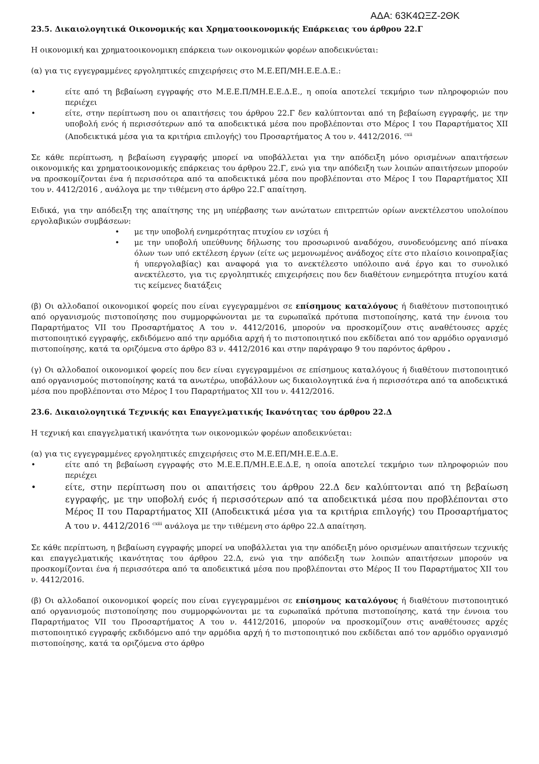ΑΔΑ: 63Κ4ΩΞΖ-2ΘΚ
23.5. Δικαιολογητικά Οικονομικής και Χρηματοοικονομικής Επάρκειας του άρθρου 22.Γ
Η οικονομική και χρηματοοικονομικη επάρκεια των οικονομικών φορέων αποδεικνύεται:
(α) για τις εγγεγραμμένες εργοληπτικές επιχειρήσεις στο Μ.Ε.ΕΠ/ΜΗ.Ε.Ε.Δ.Ε.:
• είτε από τη βεβαίωση εγγραφής στο Μ.Ε.Ε.Π/ΜΗ.Ε.Ε.Δ.Ε., η οποία αποτελεί τεκμήριο των πληροφοριών που περιέχει
• είτε, στην περίπτωση που οι απαιτήσεις του άρθρου 22.Γ δεν καλύπτονται από τη βεβαίωση εγγραφής, με την υποβολή ενός ή περισσότερων από τα αποδεικτικά μέσα που προβλέπονται στο Μέρος Ι του Παραρτήματος XII (Αποδεικτικά μέσα για τα κριτήρια επιλογής) του Προσαρτήματος Α του ν. 4412/2016. <sup>cxii</sup>
Σε κάθε περίπτωση, η βεβαίωση εγγραφής μπορεί να υποβάλλεται για την απόδειξη μόνο ορισμένων απαιτήσεων οικονομικής και χρηματοοικονομικής επάρκειας του άρθρου 22.Γ, ενώ για την απόδειξη των λοιπών απαιτήσεων μπορούν να προσκομίζονται ένα ή περισσότερα από τα αποδεικτικά μέσα που προβλέπονται στο Μέρος Ι του Παραρτήματος XII του ν. 4412/2016 , ανάλογα με την τιθέμενη στο άρθρο 22.Γ απαίτηση.
Ειδικά, για την απόδειξη της απαίτησης της μη υπέρβασης των ανώτατων επιτρεπτών ορίων ανεκτέλεστου υπολοίπου εργολαβικών συμβάσεων:
• με την υποβολή ενημερότητας πτυχίου εν ισχύει ή
• με την υποβολή υπεύθυνης δήλωσης του προσωρινού αναδόχου, συνοδευόμενης από πίνακα όλων των υπό εκτέλεση έργων (είτε ως μεμονωμένος ανάδοχος είτε στο πλαίσιο κοινοπραξίας ή υπεργολαβίας) και αναφορά για το ανεκτέλεστο υπόλοιπο ανά έργο και το συνολικό ανεκτέλεστο, για τις εργοληπτικές επιχειρήσεις που δεν διαθέτουν ενημερότητα πτυχίου κατά τις κείμενες διατάξεις
(β) Οι αλλοδαποί οικονομικοί φορείς που είναι εγγεγραμμένοι σε επίσημους καταλόγους ή διαθέτουν πιστοποιητικό από οργανισμούς πιστοποίησης που συμμορφώνονται με τα ευρωπαϊκά πρότυπα πιστοποίησης, κατά την έννοια του Παραρτήματος VII του Προσαρτήματος A του ν. 4412/2016, μπορούν να προσκομίζουν στις αναθέτουσες αρχές πιστοποιητικό εγγραφής, εκδιδόμενο από την αρμόδια αρχή ή το πιστοποιητικό που εκδίδεται από τον αρμόδιο οργανισμό πιστοποίησης, κατά τα οριζόμενα στο άρθρο 83 ν. 4412/2016 και στην παράγραφο 9 του παρόντος άρθρου .
(γ) Οι αλλοδαποί οικονομικοί φορείς που δεν είναι εγγεγραμμένοι σε επίσημους καταλόγους ή διαθέτουν πιστοποιητικό από οργανισμούς πιστοποίησης κατά τα ανωτέρω, υποβάλλουν ως δικαιολογητικά ένα ή περισσότερα από τα αποδεικτικά μέσα που προβλέπονται στο Μέρος Ι του Παραρτήματος XII του ν. 4412/2016.
23.6. Δικαιολογητικά Τεχνικής και Επαγγελματικής Ικανότητας του άρθρου 22.Δ
Η τεχνική και επαγγελματική ικανότητα των οικονομικών φορέων αποδεικνύεται:
(α) για τις εγγεγραμμένες εργοληπτικές επιχειρήσεις στο Μ.Ε.ΕΠ/ΜΗ.Ε.Ε.Δ.Ε.
• είτε από τη βεβαίωση εγγραφής στο Μ.Ε.Ε.Π/ΜΗ.Ε.Ε.Δ.Ε, η οποία αποτελεί τεκμήριο των πληροφοριών που περιέχει
• είτε, στην περίπτωση που οι απαιτήσεις του άρθρου 22.Δ δεν καλύπτονται από τη βεβαίωση εγγραφής, με την υποβολή ενός ή περισσότερων από τα αποδεικτικά μέσα που προβλέπονται στο Μέρος ΙΙ του Παραρτήματος XII (Αποδεικτικά μέσα για τα κριτήρια επιλογής) του Προσαρτήματος Α του ν. 4412/2016 <sup>cxiii</sup> ανάλογα με την τιθέμενη στο άρθρο 22.Δ απαίτηση.
Σε κάθε περίπτωση, η βεβαίωση εγγραφής μπορεί να υποβάλλεται για την απόδειξη μόνο ορισμένων απαιτήσεων τεχνικής και επαγγελματικής ικανότητας του άρθρου 22.Δ, ενώ για την απόδειξη των λοιπών απαιτήσεων μπορούν να προσκομίζονται ένα ή περισσότερα από τα αποδεικτικά μέσα που προβλέπονται στο Μέρος ΙΙ του Παραρτήματος XII του ν. 4412/2016.
(β) Οι αλλοδαποί οικονομικοί φορείς που είναι εγγεγραμμένοι σε επίσημους καταλόγους ή διαθέτουν πιστοποιητικό από οργανισμούς πιστοποίησης που συμμορφώνονται με τα ευρωπαϊκά πρότυπα πιστοποίησης, κατά την έννοια του Παραρτήματος VII του Προσαρτήματος A του ν. 4412/2016, μπορούν να προσκομίζουν στις αναθέτουσες αρχές πιστοποιητικό εγγραφής εκδιδόμενο από την αρμόδια αρχή ή το πιστοποιητικό που εκδίδεται από τον αρμόδιο οργανισμό πιστοποίησης, κατά τα οριζόμενα στο άρθρο